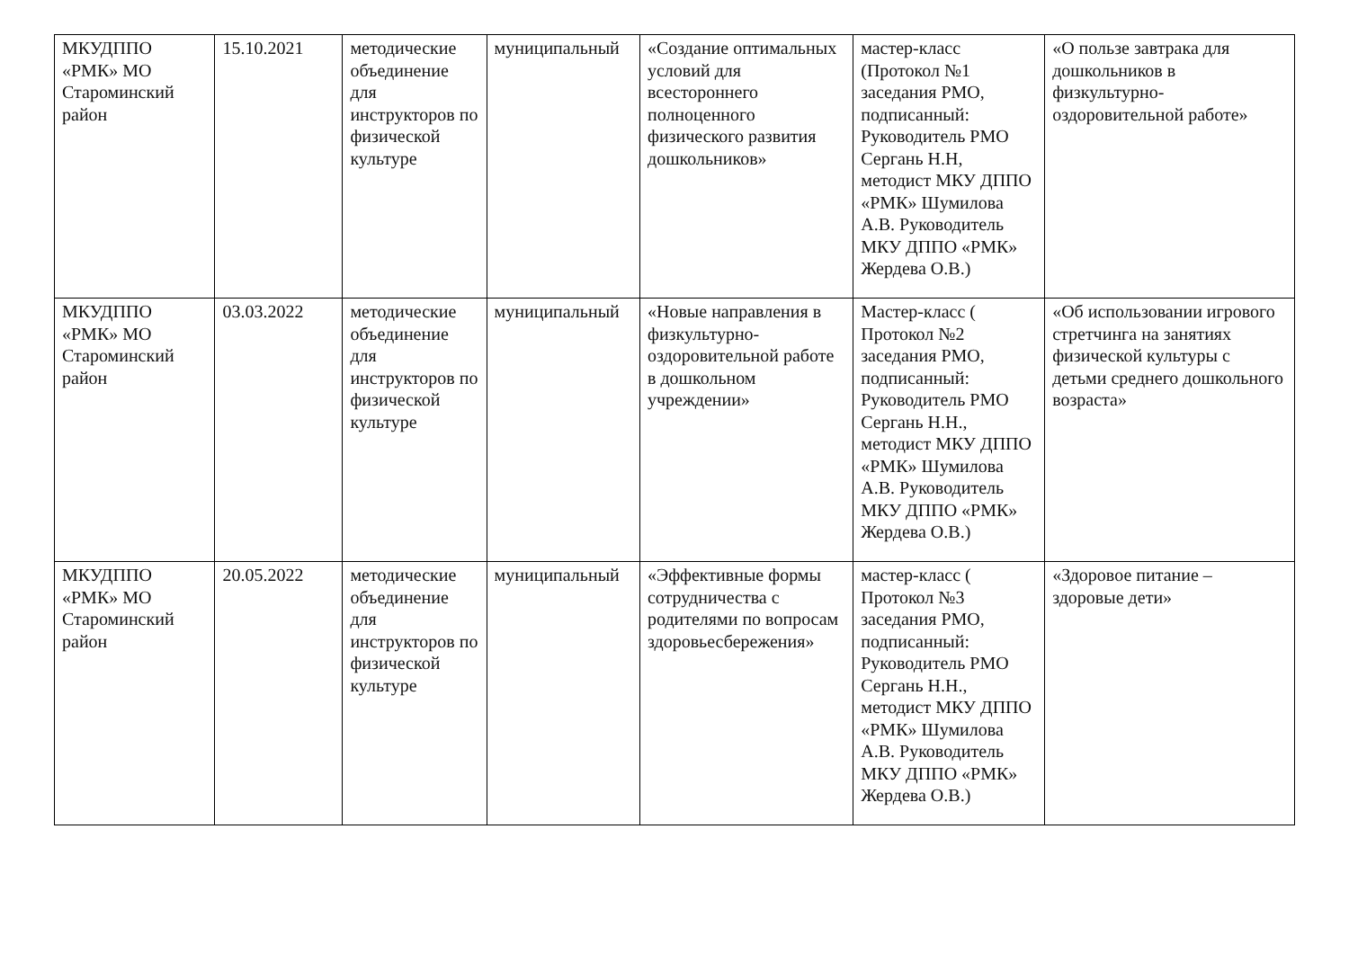| МКУДППО «РМК» МО Староминский район | 15.10.2021 | методические объединение для инструкторов по физической культуре | муниципальный | «Создание оптимальных условий для всестороннего полноценного физического развития дошкольников» | мастер-класс (Протокол №1 заседания РМО, подписанный: Руководитель РМО Сергань Н.Н, методист МКУ ДППО «РМК» Шумилова А.В. Руководитель МКУ ДППО «РМК» Жердева О.В.) | «О пользе завтрака для дошкольников в физкультурно-оздоровительной работе» |
| МКУДППО «РМК» МО Староминский район | 03.03.2022 | методические объединение для инструкторов по физической культуре | муниципальный | «Новые направления в физкультурно-оздоровительной работе в дошкольном учреждении» | Мастер-класс ( Протокол №2 заседания РМО, подписанный: Руководитель РМО Сергань Н.Н., методист МКУ ДППО «РМК» Шумилова А.В. Руководитель МКУ ДППО «РМК» Жердева О.В.) | «Об использовании игрового стретчинга на занятиях физической культуры с детьми среднего дошкольного возраста» |
| МКУДППО «РМК» МО Староминский район | 20.05.2022 | методические объединение для инструкторов по физической культуре | муниципальный | «Эффективные формы сотрудничества с родителями по вопросам здоровьесбережения» | мастер-класс ( Протокол №3 заседания РМО, подписанный: Руководитель РМО Сергань Н.Н., методист МКУ ДППО «РМК» Шумилова А.В. Руководитель МКУ ДППО «РМК» Жердева О.В.) | «Здоровое питание – здоровые дети» |